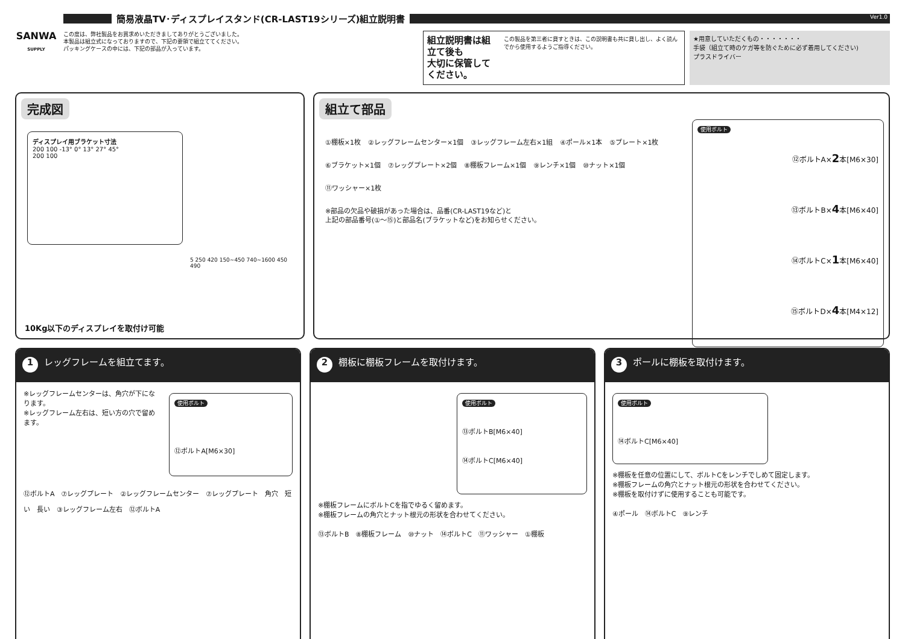SANWA
SUPPLY
簡易液晶TV･ディスプレイスタンド(CR-LAST19シリーズ)組立説明書
Ver1.0
この度は、弊社製品をお買求めいただきましてありがとうございました。
本製品は組立式になっておりますので、下記の要領で組立ててください。
パッキングケースの中には、下記の部品が入っています。
組立説明書は組立て後も
大切に保管してください。
この製品を第三者に貸すときは、この説明書も共に貸し出し、よく読んでから使用するようご指導ください。
★用意していただくもの・・・・・・・
手袋（組立て時のケガ等を防ぐために必ず着用してください)
プラスドライバー
完成図
ディスプレイ用ブラケット寸法
200 100 -13° 0° 13° 27° 45°
200 100
5 250 420 150~450 740~1600 450 490
10Kg以下のディスプレイを取付け可能
組立て部品
①棚板×1枚 ②レッグフレームセンター×1個 ③レッグフレーム左右×1組 ④ポール×1本 ⑤プレート×1枚 ⑥ブラケット×1個 ⑦レッグプレート×2個 ⑧棚板フレーム×1個 ⑨レンチ×1個 ⑩ナット×1個 ⑪ワッシャー×1枚
※部品の欠品や破損があった場合は、品番(CR-LAST19など)と
上記の部品番号(①～⑮)と部品名(ブラケットなど)をお知らせください。
使用ボルト
⑫ボルトA×2本[M6×30]
⑬ボルトB×4本[M6×40]
⑭ボルトC×1本[M6×40]
⑮ボルトD×4本[M4×12]
1 レッグフレームを組立てます。
※レッグフレームセンターは、角穴が下になります。
※レッグフレーム左右は、短い方の穴で留めます。
使用ボルト
⑫ボルトA[M6×30]
⑫ボルトA　⑦レッグプレート　②レッグフレームセンター　⑦レッグプレート　角穴　短い　長い　③レッグフレーム左右　⑫ボルトA
2 棚板に棚板フレームを取付けます。
使用ボルト
⑬ボルトB[M6×40]
⑭ボルトC[M6×40]
※棚板フレームにボルトCを指でゆるく留めます。
※棚板フレームの角穴とナット根元の形状を合わせてください。
⑬ボルトB　⑧棚板フレーム　⑩ナット　⑭ボルトC　⑪ワッシャー　①棚板
3 ポールに棚板を取付けます。
使用ボルト
⑭ボルトC[M6×40]
※棚板を任意の位置にして、ボルトCをレンチでしめて固定します。
※棚板フレームの角穴とナット根元の形状を合わせてください。
※棚板を取付けずに使用することも可能です。
④ポール　⑭ボルトC　⑨レンチ